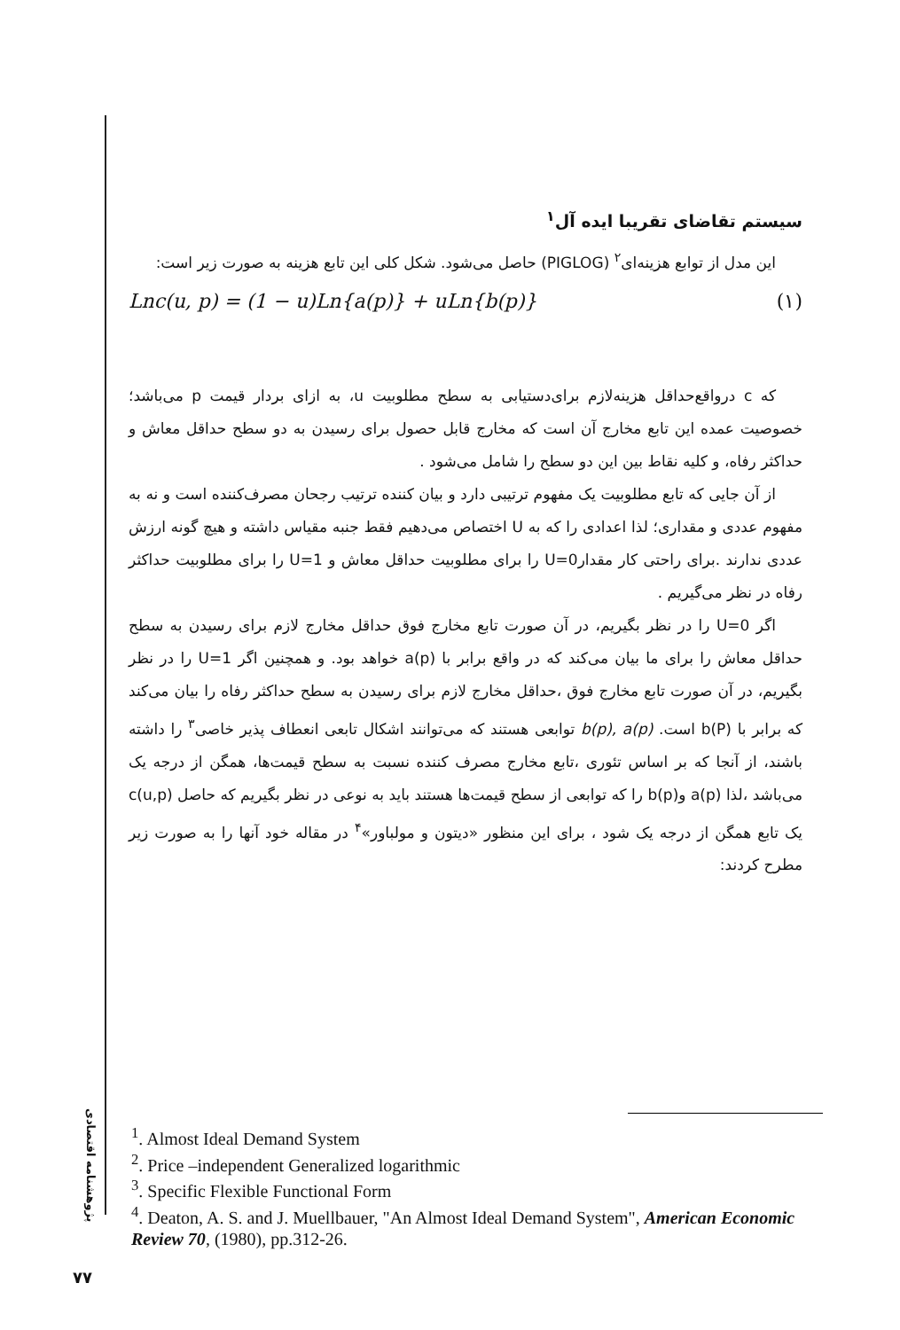سیستم تقاضای تقریبا ایده آل<sup>۱</sup>
این مدل از توابع هزینه‌ای<sup>۲</sup> (PIGLOG) حاصل می‌شود. شکل کلی این تابع هزینه به صورت زیر است:
Lnc(u, p) = (1 − u)Ln{a(p)} + uLn{b(p)} (۱)
که c درواقع‌حداقل هزینه‌لازم برای‌دستیابی به سطح مطلوبیت u، به ازای بردار قیمت p می‌باشد؛ خصوصیت عمده این تابع مخارج آن است که مخارج قابل حصول برای رسیدن به دو سطح حداقل معاش و حداکثر رفاه، و کلیه نقاط بین این دو سطح را شامل می‌شود .
از آن جایی که تابع مطلوبیت یک مفهوم ترتیبی دارد و بیان کننده ترتیب رجحان مصرف‌کننده است و نه به مفهوم عددی و مقداری؛ لذا اعدادی را که به U اختصاص می‌دهیم فقط جنبه مقیاس داشته و هیچ گونه ارزش عددی ندارند .برای راحتی کار مقدارU=0 را برای مطلوبیت حداقل معاش و U=1 را برای مطلوبیت حداکثر رفاه در نظر می‌گیریم .
اگر U=0 را در نظر بگیریم، در آن صورت تابع مخارج فوق حداقل مخارج لازم برای رسیدن به سطح حداقل معاش را برای ما بیان می‌کند که در واقع برابر با a(p) خواهد بود. و همچنین اگر U=1 را در نظر بگیریم، در آن صورت تابع مخارج فوق ،حداقل مخارج لازم برای رسیدن به سطح حداکثر رفاه را بیان می‌کند که برابر با b(P) است. b(p), a(p) توابعی هستند که می‌توانند اشکال تابعی انعطاف پذیر خاصی<sup>۳</sup> را داشته باشند، از آنجا که بر اساس تئوری ،تابع مخارج مصرف کننده نسبت به سطح قیمت‌ها، همگن از درجه یک می‌باشد ،لذا a(p) وb(p) را که توابعی از سطح قیمت‌ها هستند باید به نوعی در نظر بگیریم که حاصل c(u,p) یک تابع همگن از درجه یک شود ، برای این منظور «دیتون و مولباور»<sup>۴</sup> در مقاله خود آنها را به صورت زیر مطرح کردند:
<sup>1</sup>. Almost Ideal Demand System
<sup>2</sup>. Price –independent Generalized logarithmic
<sup>3</sup>. Specific Flexible Functional Form
<sup>4</sup>. Deaton, A. S. and J. Muellbauer, "An Almost Ideal Demand System", American Economic Review 70, (1980), pp.312-26.
پژوهشنامه اقتصادی
۷۷